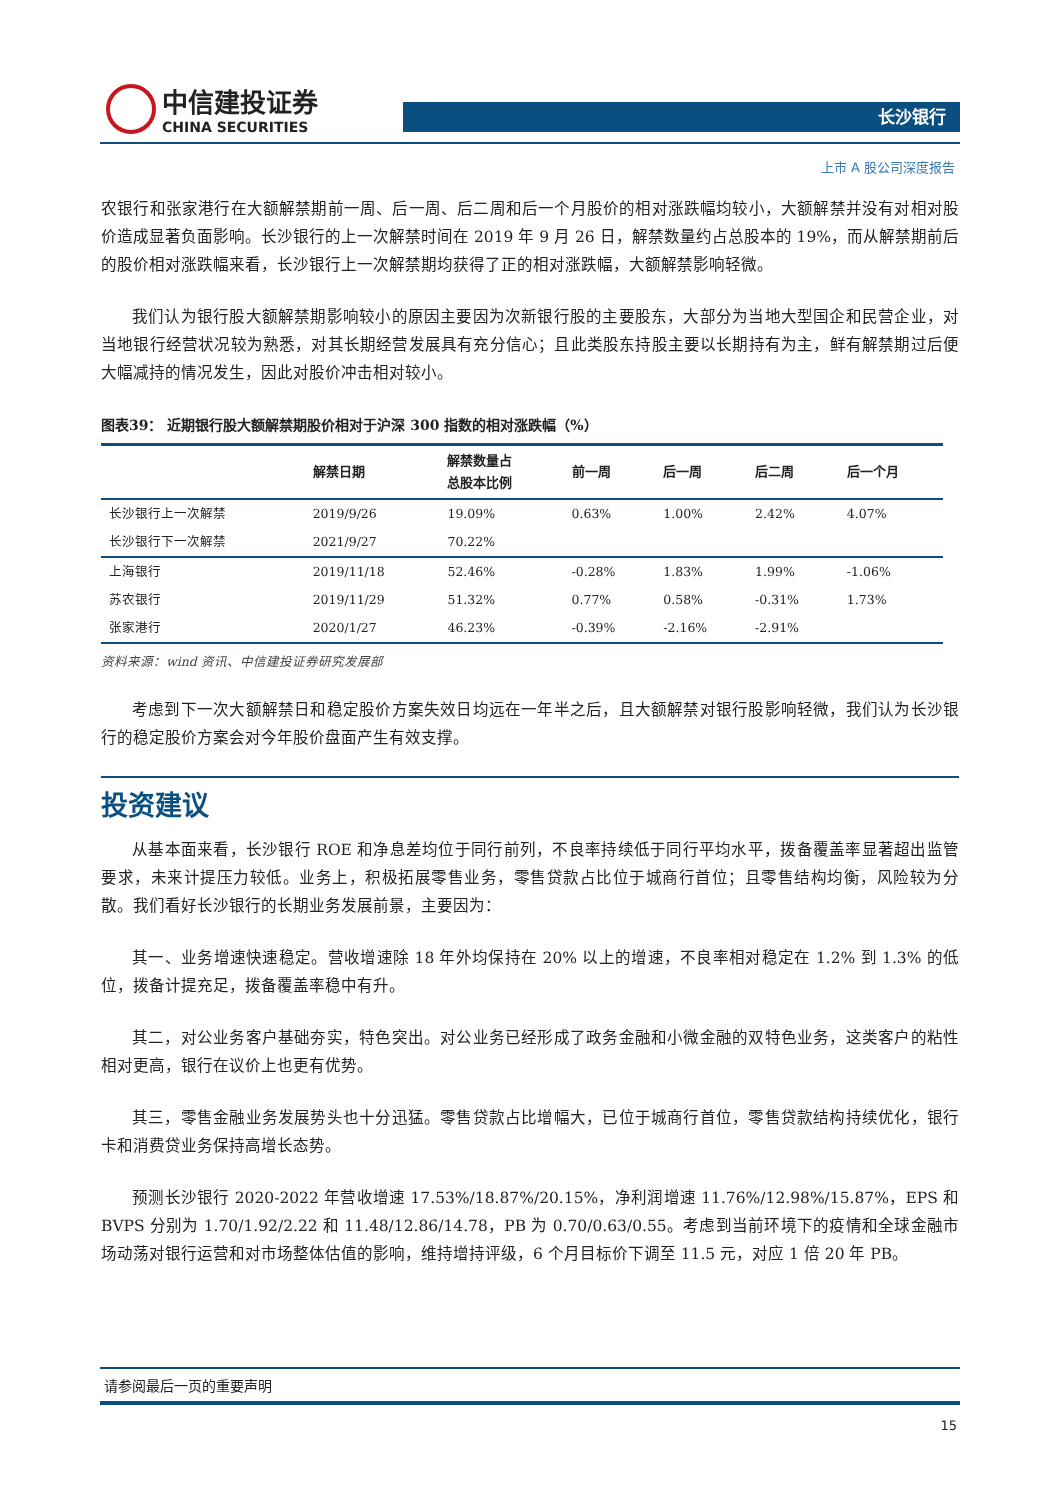中信建投证券
CHINA SECURITIES
长沙银行
上市 A 股公司深度报告
农银行和张家港行在大额解禁期前一周、后一周、后二周和后一个月股价的相对涨跌幅均较小，大额解禁并没有对相对股价造成显著负面影响。长沙银行的上一次解禁时间在 2019 年 9 月 26 日，解禁数量约占总股本的 19%，而从解禁期前后的股价相对涨跌幅来看，长沙银行上一次解禁期均获得了正的相对涨跌幅，大额解禁影响轻微。
我们认为银行股大额解禁期影响较小的原因主要因为次新银行股的主要股东，大部分为当地大型国企和民营企业，对当地银行经营状况较为熟悉，对其长期经营发展具有充分信心；且此类股东持股主要以长期持有为主，鲜有解禁期过后便大幅减持的情况发生，因此对股价冲击相对较小。
图表39： 近期银行股大额解禁期股价相对于沪深 300 指数的相对涨跌幅（%）
| | 解禁日期 | 解禁数量占 总股本比例 | 前一周 | 后一周 | 后二周 | 后一个月 |
| --- | --- | --- | --- | --- | --- | --- |
| 长沙银行上一次解禁 | 2019/9/26 | 19.09% | 0.63% | 1.00% | 2.42% | 4.07% |
| 长沙银行下一次解禁 | 2021/9/27 | 70.22% | | | | |
| 上海银行 | 2019/11/18 | 52.46% | -0.28% | 1.83% | 1.99% | -1.06% |
| 苏农银行 | 2019/11/29 | 51.32% | 0.77% | 0.58% | -0.31% | 1.73% |
| 张家港行 | 2020/1/27 | 46.23% | -0.39% | -2.16% | -2.91% | |
资料来源：wind 资讯、中信建投证券研究发展部
考虑到下一次大额解禁日和稳定股价方案失效日均远在一年半之后，且大额解禁对银行股影响轻微，我们认为长沙银行的稳定股价方案会对今年股价盘面产生有效支撑。
投资建议
从基本面来看，长沙银行 ROE 和净息差均位于同行前列，不良率持续低于同行平均水平，拨备覆盖率显著超出监管要求，未来计提压力较低。业务上，积极拓展零售业务，零售贷款占比位于城商行首位；且零售结构均衡，风险较为分散。我们看好长沙银行的长期业务发展前景，主要因为：
其一、业务增速快速稳定。营收增速除 18 年外均保持在 20% 以上的增速，不良率相对稳定在 1.2% 到 1.3% 的低位，拨备计提充足，拨备覆盖率稳中有升。
其二，对公业务客户基础夯实，特色突出。对公业务已经形成了政务金融和小微金融的双特色业务，这类客户的粘性相对更高，银行在议价上也更有优势。
其三，零售金融业务发展势头也十分迅猛。零售贷款占比增幅大，已位于城商行首位，零售贷款结构持续优化，银行卡和消费贷业务保持高增长态势。
预测长沙银行 2020-2022 年营收增速 17.53%/18.87%/20.15%，净利润增速 11.76%/12.98%/15.87%，EPS 和 BVPS 分别为 1.70/1.92/2.22 和 11.48/12.86/14.78，PB 为 0.70/0.63/0.55。考虑到当前环境下的疫情和全球金融市场动荡对银行运营和对市场整体估值的影响，维持增持评级，6 个月目标价下调至 11.5 元，对应 1 倍 20 年 PB。
请参阅最后一页的重要声明
15